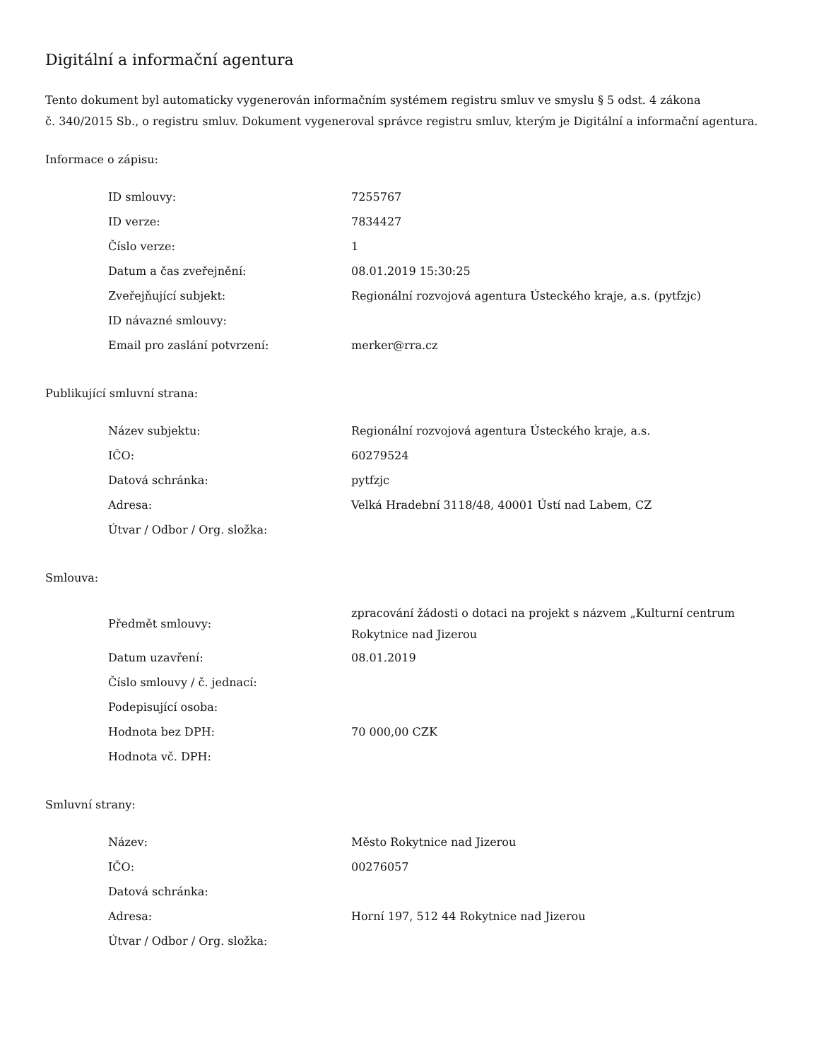Digitální a informační agentura
Tento dokument byl automaticky vygenerován informačním systémem registru smluv ve smyslu § 5 odst. 4 zákona
č. 340/2015 Sb., o registru smluv. Dokument vygeneroval správce registru smluv, kterým je Digitální a informační agentura.
Informace o zápisu:
| ID smlouvy: | 7255767 |
| ID verze: | 7834427 |
| Číslo verze: | 1 |
| Datum a čas zveřejnění: | 08.01.2019 15:30:25 |
| Zveřejňující subjekt: | Regionální rozvojová agentura Ústeckého kraje, a.s. (pytfzjc) |
| ID návazné smlouvy: | |
| Email pro zaslání potvrzení: | merker@rra.cz |
Publikující smluvní strana:
| Název subjektu: | Regionální rozvojová agentura Ústeckého kraje, a.s. |
| IČO: | 60279524 |
| Datová schránka: | pytfzjc |
| Adresa: | Velká Hradební 3118/48, 40001 Ústí nad Labem, CZ |
| Útvar / Odbor / Org. složka: | |
Smlouva:
| Předmět smlouvy: | zpracování žádosti o dotaci na projekt s názvem „Kulturní centrum Rokytnice nad Jizerou |
| Datum uzavření: | 08.01.2019 |
| Číslo smlouvy / č. jednací: | |
| Podepisující osoba: | |
| Hodnota bez DPH: | 70 000,00 CZK |
| Hodnota vč. DPH: | |
Smluvní strany:
| Název: | Město Rokytnice nad Jizerou |
| IČO: | 00276057 |
| Datová schránka: | |
| Adresa: | Horní 197, 512 44 Rokytnice nad Jizerou |
| Útvar / Odbor / Org. složka: | |